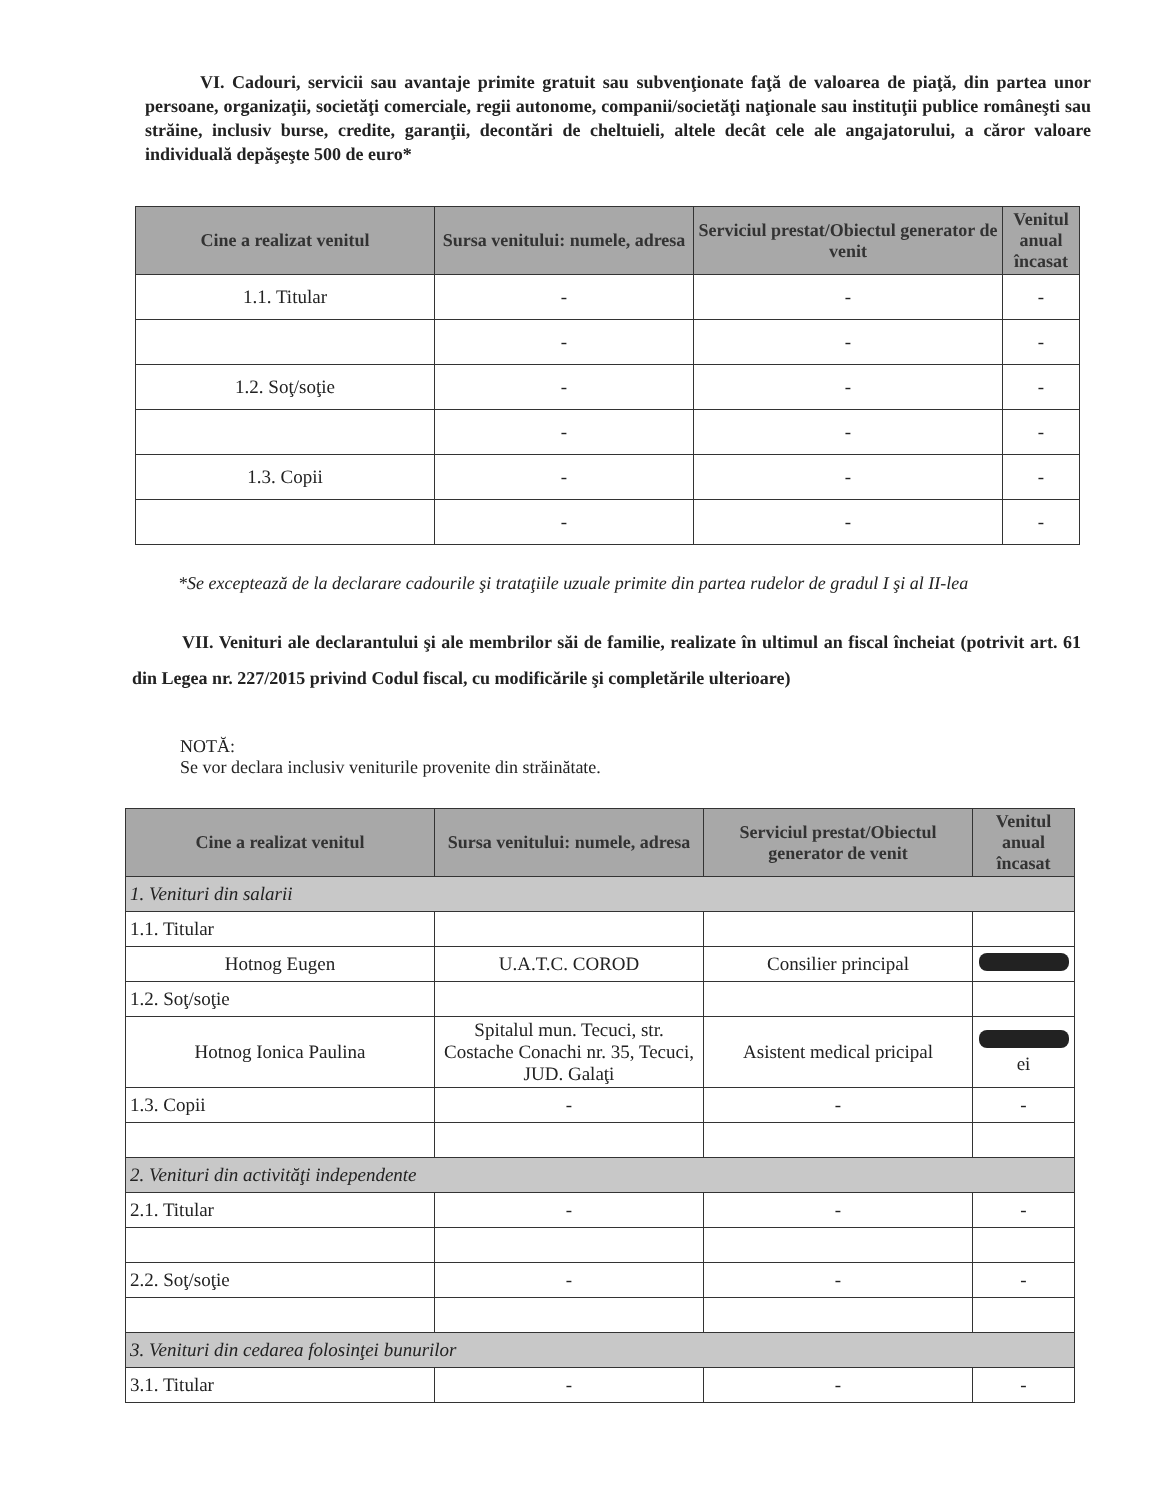VI. Cadouri, servicii sau avantaje primite gratuit sau subvenţionate faţă de valoarea de piaţă, din partea unor persoane, organizaţii, societăţi comerciale, regii autonome, companii/societăţi naţionale sau instituţii publice româneşti sau străine, inclusiv burse, credite, garanţii, decontări de cheltuieli, altele decât cele ale angajatorului, a căror valoare individuală depăşeşte 500 de euro*
| Cine a realizat venitul | Sursa venitului: numele, adresa | Serviciul prestat/Obiectul generator de venit | Venitul anual încasat |
| --- | --- | --- | --- |
| 1.1. Titular | - | - | - |
| | - | - | - |
| 1.2. Soţ/soţie | - | - | - |
| | - | - | - |
| 1.3. Copii | - | - | - |
| | - | - | - |
*Se exceptează de la declarare cadourile şi trataţiile uzuale primite din partea rudelor de gradul I şi al II-lea
VII. Venituri ale declarantului şi ale membrilor săi de familie, realizate în ultimul an fiscal încheiat (potrivit art. 61 din Legea nr. 227/2015 privind Codul fiscal, cu modificările şi completările ulterioare)
NOTĂ:
Se vor declara inclusiv veniturile provenite din străinătate.
| Cine a realizat venitul | Sursa venitului: numele, adresa | Serviciul prestat/Obiectul generator de venit | Venitul anual încasat |
| --- | --- | --- | --- |
| 1. Venituri din salarii | | | |
| 1.1. Titular | | | |
| Hotnog Eugen | U.A.T.C. COROD | Consilier principal | |
| 1.2. Soţ/soţie | | | |
| Hotnog Ionica Paulina | Spitalul mun. Tecuci, str. Costache Conachi nr. 35, Tecuci, JUD. Galaţi | Asistent medical pricipal | ei |
| 1.3. Copii | - | - | - |
| 2. Venituri din activităţi independente | | | |
| 2.1. Titular | - | - | - |
| 2.2. Soţ/soţie | - | - | - |
| 3. Venituri din cedarea folosinţei bunurilor | | | |
| 3.1. Titular | - | - | - |